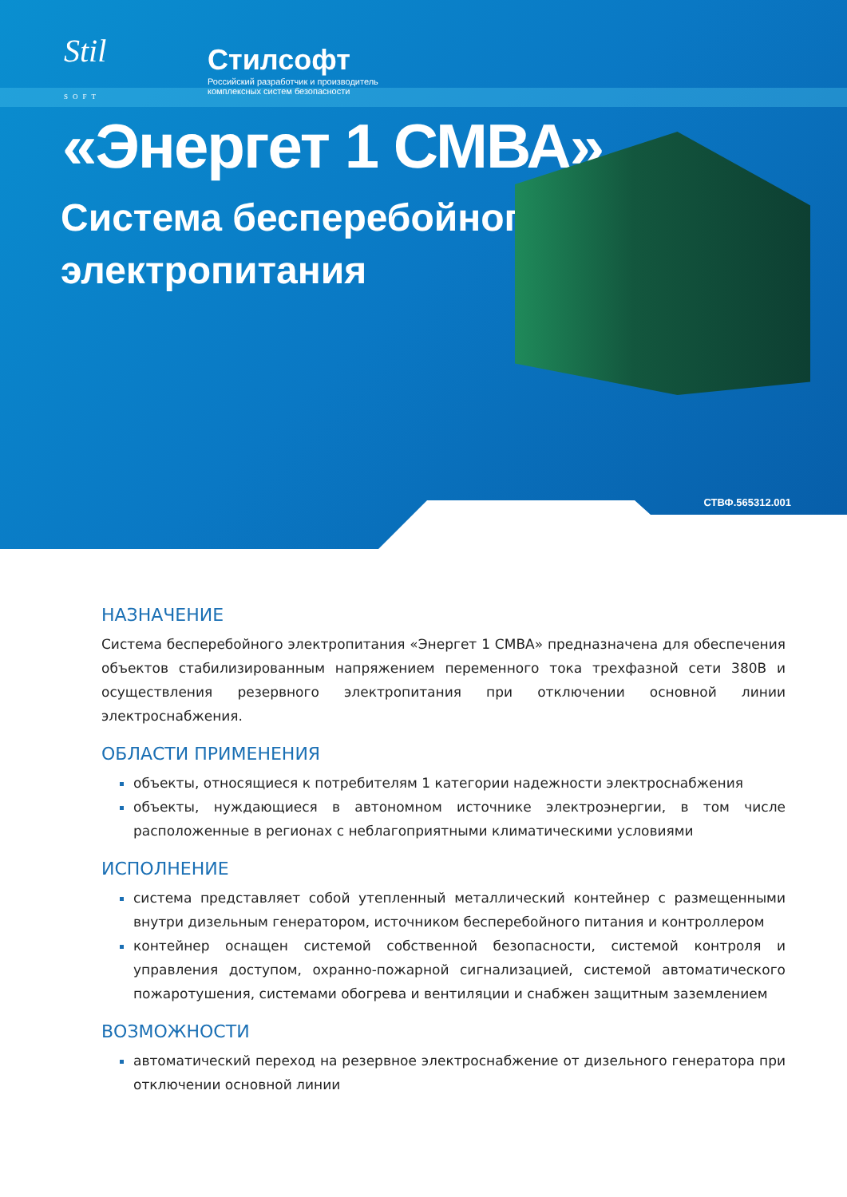Stil
SOFT
Стилсофт
Российский разработчик и производитель
комплексных систем безопасности
«Энергет 1 СМВА»
Система бесперебойного
электропитания
СТВФ.565312.001
НАЗНАЧЕНИЕ
Система бесперебойного электропитания «Энергет 1 СМВА» предназначена для обеспечения объектов стабилизированным напряжением переменного тока трехфазной сети 380В и осуществления резервного электропитания при отключении основной линии электроснабжения.
ОБЛАСТИ ПРИМЕНЕНИЯ
объекты, относящиеся к потребителям 1 категории надежности электроснабжения
объекты, нуждающиеся в автономном источнике электроэнергии, в том числе расположенные в регионах с неблагоприятными климатическими условиями
ИСПОЛНЕНИЕ
система представляет собой утепленный металлический контейнер с размещенными внутри дизельным генератором, источником бесперебойного питания и контроллером
контейнер оснащен системой собственной безопасности, системой контроля и управления доступом, охранно-пожарной сигнализацией, системой автоматического пожаротушения, системами обогрева и вентиляции и снабжен защитным заземлением
ВОЗМОЖНОСТИ
автоматический переход на резервное электроснабжение от дизельного генератора при отключении основной линии